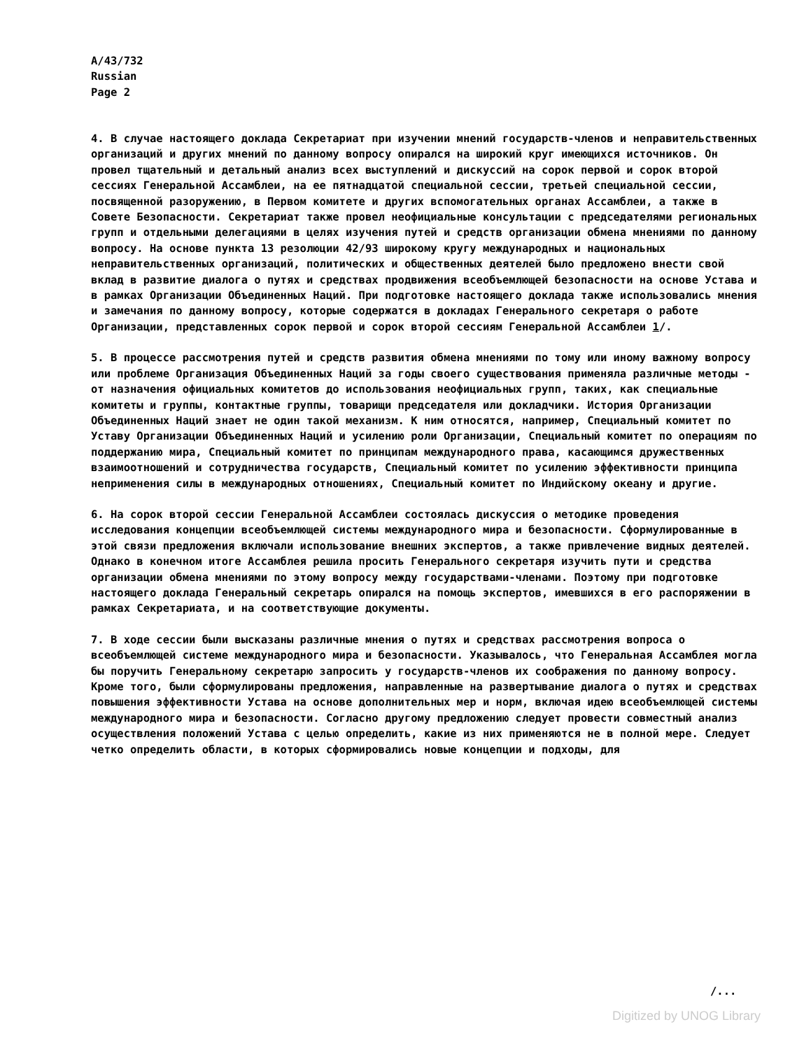A/43/732
Russian
Page 2
4. В случае настоящего доклада Секретариат при изучении мнений государств-членов и неправительственных организаций и других мнений по данному вопросу опирался на широкий круг имеющихся источников. Он провел тщательный и детальный анализ всех выступлений и дискуссий на сорок первой и сорок второй сессиях Генеральной Ассамблеи, на ее пятнадцатой специальной сессии, третьей специальной сессии, посвященной разоружению, в Первом комитете и других вспомогательных органах Ассамблеи, а также в Совете Безопасности. Секретариат также провел неофициальные консультации с председателями региональных групп и отдельными делегациями в целях изучения путей и средств организации обмена мнениями по данному вопросу. На основе пункта 13 резолюции 42/93 широкому кругу международных и национальных неправительственных организаций, политических и общественных деятелей было предложено внести свой вклад в развитие диалога о путях и средствах продвижения всеобъемлющей безопасности на основе Устава и в рамках Организации Объединенных Наций. При подготовке настоящего доклада также использовались мнения и замечания по данному вопросу, которые содержатся в докладах Генерального секретаря о работе Организации, представленных сорок первой и сорок второй сессиям Генеральной Ассамблеи 1/.
5. В процессе рассмотрения путей и средств развития обмена мнениями по тому или иному важному вопросу или проблеме Организация Объединенных Наций за годы своего существования применяла различные методы - от назначения официальных комитетов до использования неофициальных групп, таких, как специальные комитеты и группы, контактные группы, товарищи председателя или докладчики. История Организации Объединенных Наций знает не один такой механизм. К ним относятся, например, Специальный комитет по Уставу Организации Объединенных Наций и усилению роли Организации, Специальный комитет по операциям по поддержанию мира, Специальный комитет по принципам международного права, касающимся дружественных взаимоотношений и сотрудничества государств, Специальный комитет по усилению эффективности принципа неприменения силы в международных отношениях, Специальный комитет по Индийскому океану и другие.
6. На сорок второй сессии Генеральной Ассамблеи состоялась дискуссия о методике проведения исследования концепции всеобъемлющей системы международного мира и безопасности. Сформулированные в этой связи предложения включали использование внешних экспертов, а также привлечение видных деятелей. Однако в конечном итоге Ассамблея решила просить Генерального секретаря изучить пути и средства организации обмена мнениями по этому вопросу между государствами-членами. Поэтому при подготовке настоящего доклада Генеральный секретарь опирался на помощь экспертов, имевшихся в его распоряжении в рамках Секретариата, и на соответствующие документы.
7. В ходе сессии были высказаны различные мнения о путях и средствах рассмотрения вопроса о всеобъемлющей системе международного мира и безопасности. Указывалось, что Генеральная Ассамблея могла бы поручить Генеральному секретарю запросить у государств-членов их соображения по данному вопросу. Кроме того, были сформулированы предложения, направленные на развертывание диалога о путях и средствах повышения эффективности Устава на основе дополнительных мер и норм, включая идею всеобъемлющей системы международного мира и безопасности. Согласно другому предложению следует провести совместный анализ осуществления положений Устава с целью определить, какие из них применяются не в полной мере. Следует четко определить области, в которых сформировались новые концепции и подходы, для
/...
Digitized by UNOG Library